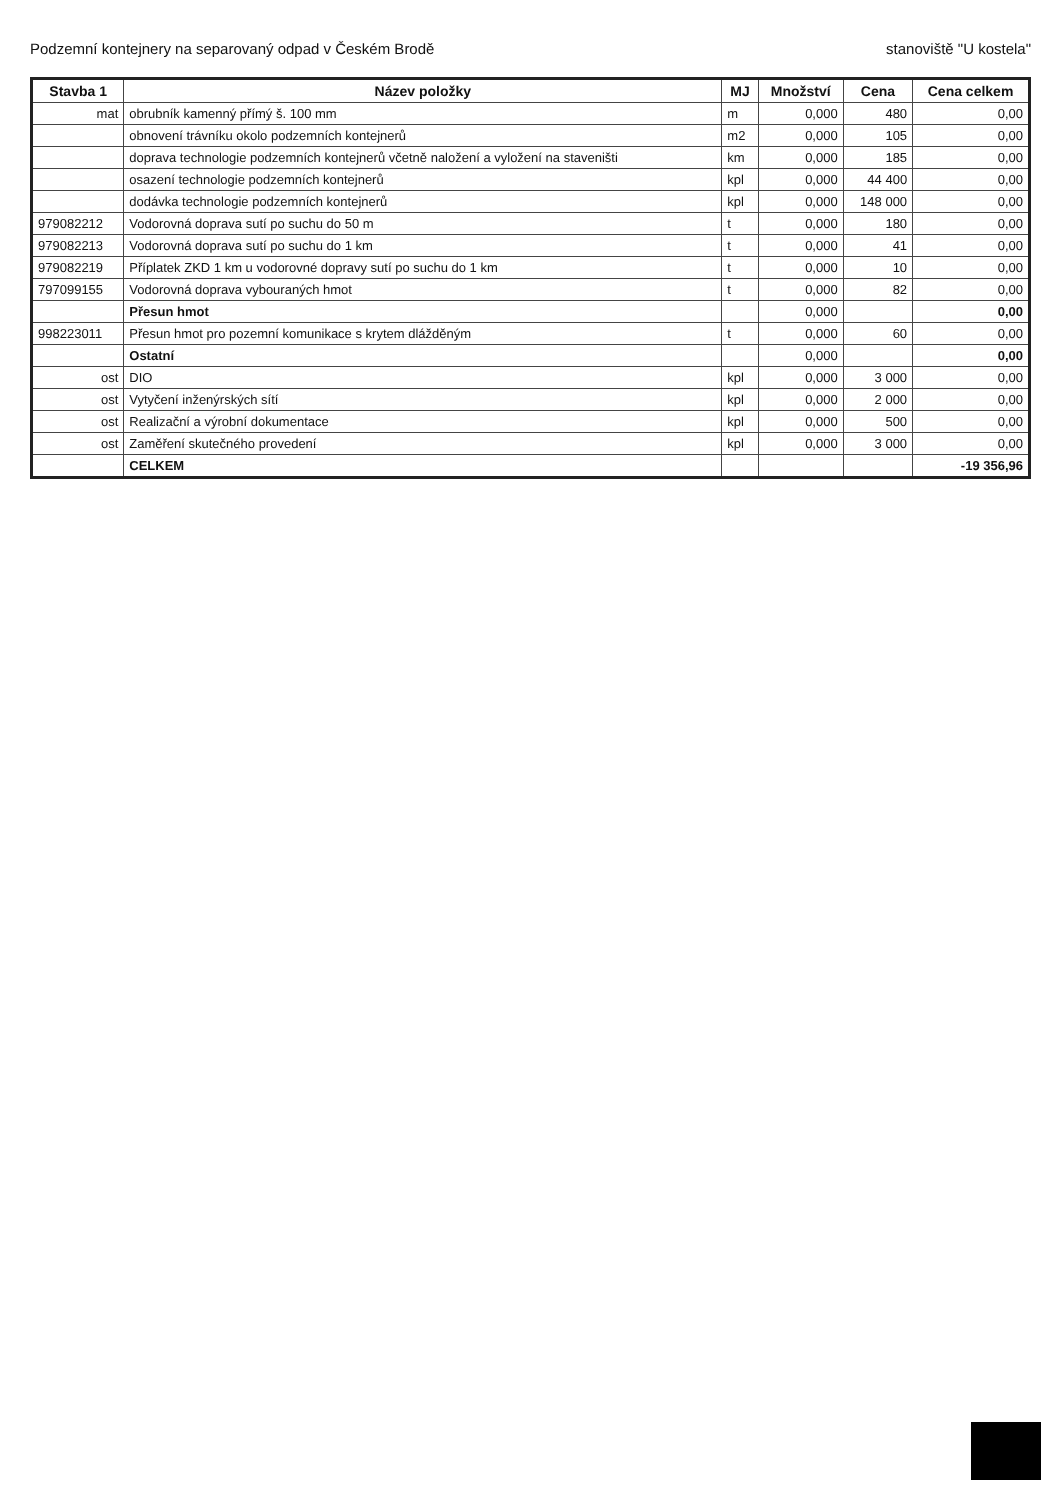Podzemní kontejnery na separovaný odpad v Českém Brodě stanoviště "U kostela"
| Stavba 1 | Název položky | MJ | Množství | Cena | Cena celkem |
| --- | --- | --- | --- | --- | --- |
| mat | obrubník kamenný přímý š. 100 mm | m | 0,000 | 480 | 0,00 |
| | obnovení trávníku okolo podzemních kontejnerů | m2 | 0,000 | 105 | 0,00 |
| | doprava technologie podzemních kontejnerů včetně naložení a vyložení na staveništi | km | 0,000 | 185 | 0,00 |
| | osazení technologie podzemních kontejnerů | kpl | 0,000 | 44 400 | 0,00 |
| | dodávka technologie podzemních kontejnerů | kpl | 0,000 | 148 000 | 0,00 |
| 979082212 | Vodorovná doprava sutí po suchu do 50 m | t | 0,000 | 180 | 0,00 |
| 979082213 | Vodorovná doprava sutí po suchu do 1 km | t | 0,000 | 41 | 0,00 |
| 979082219 | Příplatek ZKD 1 km u vodorovné dopravy sutí po suchu do 1 km | t | 0,000 | 10 | 0,00 |
| 797099155 | Vodorovná doprava vybouraných hmot | t | 0,000 | 82 | 0,00 |
| | Přesun hmot | | 0,000 | | 0,00 |
| 998223011 | Přesun hmot pro pozemní komunikace s krytem dlážděným | t | 0,000 | 60 | 0,00 |
| | Ostatní | | 0,000 | | 0,00 |
| ost | DIO | kpl | 0,000 | 3 000 | 0,00 |
| ost | Vytyčení inženýrských sítí | kpl | 0,000 | 2 000 | 0,00 |
| ost | Realizační a výrobní dokumentace | kpl | 0,000 | 500 | 0,00 |
| ost | Zaměření skutečného provedení | kpl | 0,000 | 3 000 | 0,00 |
| | CELKEM | | | | -19 356,96 |